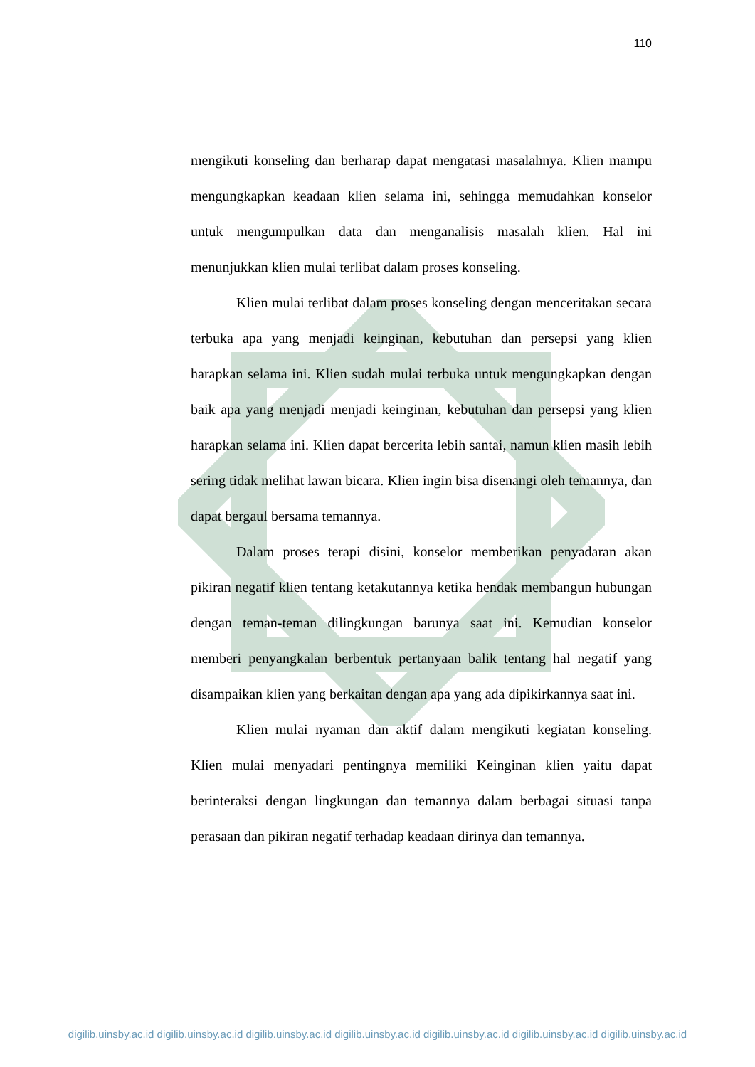110
mengikuti konseling dan berharap dapat mengatasi masalahnya. Klien mampu mengungkapkan keadaan klien selama ini, sehingga memudahkan konselor untuk mengumpulkan data dan menganalisis masalah klien. Hal ini menunjukkan klien mulai terlibat dalam proses konseling.
Klien mulai terlibat dalam proses konseling dengan menceritakan secara terbuka apa yang menjadi keinginan, kebutuhan dan persepsi yang klien harapkan selama ini. Klien sudah mulai terbuka untuk mengungkapkan dengan baik apa yang menjadi menjadi keinginan, kebutuhan dan persepsi yang klien harapkan selama ini. Klien dapat bercerita lebih santai, namun klien masih lebih sering tidak melihat lawan bicara. Klien ingin bisa disenangi oleh temannya, dan dapat bergaul bersama temannya.
Dalam proses terapi disini, konselor memberikan penyadaran akan pikiran negatif klien tentang ketakutannya ketika hendak membangun hubungan dengan teman-teman dilingkungan barunya saat ini. Kemudian konselor memberi penyangkalan berbentuk pertanyaan balik tentang hal negatif yang disampaikan klien yang berkaitan dengan apa yang ada dipikirkannya saat ini.
Klien mulai nyaman dan aktif dalam mengikuti kegiatan konseling. Klien mulai menyadari pentingnya memiliki Keinginan klien yaitu dapat berinteraksi dengan lingkungan dan temannya dalam berbagai situasi tanpa perasaan dan pikiran negatif terhadap keadaan dirinya dan temannya.
digilib.uinsby.ac.id digilib.uinsby.ac.id digilib.uinsby.ac.id digilib.uinsby.ac.id digilib.uinsby.ac.id digilib.uinsby.ac.id digilib.uinsby.ac.id